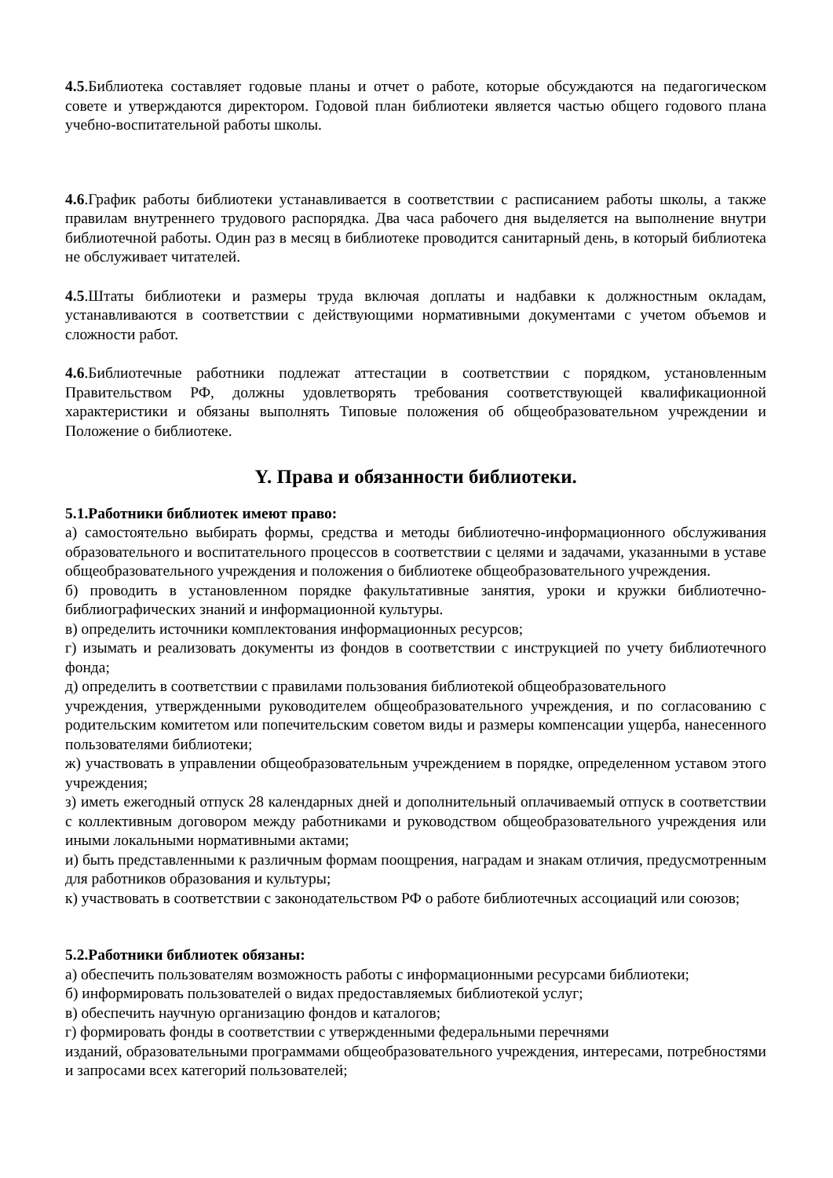4.5.Библиотека составляет годовые планы и отчет о работе, которые обсуждаются на педагогическом совете и утверждаются директором. Годовой план библиотеки является частью общего годового плана учебно-воспитательной работы школы.
4.6.График работы библиотеки устанавливается в соответствии с расписанием работы школы, а также правилам внутреннего трудового распорядка. Два часа рабочего дня выделяется на выполнение внутри библиотечной работы. Один раз в месяц в библиотеке проводится санитарный день, в который библиотека не обслуживает читателей.
4.5.Штаты библиотеки и размеры труда включая доплаты и надбавки к должностным окладам, устанавливаются в соответствии с действующими нормативными документами с учетом объемов и сложности работ.
4.6.Библиотечные работники подлежат аттестации в соответствии с порядком, установленным Правительством РФ, должны удовлетворять требования соответствующей квалификационной характеристики и обязаны выполнять Типовые положения об общеобразовательном учреждении и Положение о библиотеке.
Y. Права и обязанности библиотеки.
5.1.Работники библиотек имеют право:
а) самостоятельно выбирать формы, средства и методы библиотечно-информационного обслуживания образовательного и воспитательного процессов в соответствии с целями и задачами, указанными в уставе общеобразовательного учреждения и положения о библиотеке общеобразовательного учреждения.
б) проводить в установленном порядке факультативные занятия, уроки и кружки библиотечно-библиографических знаний и информационной культуры.
в) определить источники комплектования информационных ресурсов;
г) изымать и реализовать документы из фондов в соответствии с инструкцией по учету библиотечного фонда;
д) определить в соответствии с правилами пользования библиотекой общеобразовательного
учреждения, утвержденными руководителем общеобразовательного учреждения, и по согласованию с родительским комитетом или попечительским советом виды и размеры компенсации ущерба, нанесенного пользователями библиотеки;
ж) участвовать в управлении общеобразовательным учреждением в порядке, определенном уставом этого учреждения;
з) иметь ежегодный отпуск 28 календарных дней и дополнительный оплачиваемый отпуск в соответствии с коллективным договором между работниками и руководством общеобразовательного учреждения или иными локальными нормативными актами;
и) быть представленными к различным формам поощрения, наградам и знакам отличия, предусмотренным для работников образования и культуры;
к) участвовать в соответствии с законодательством РФ о работе библиотечных ассоциаций или союзов;
5.2.Работники библиотек обязаны:
а) обеспечить пользователям возможность работы с информационными ресурсами библиотеки;
б) информировать пользователей о видах предоставляемых библиотекой услуг;
в) обеспечить научную организацию фондов и каталогов;
г) формировать фонды в соответствии с утвержденными федеральными перечнями
изданий, образовательными программами общеобразовательного учреждения, интересами, потребностями и запросами всех категорий пользователей;